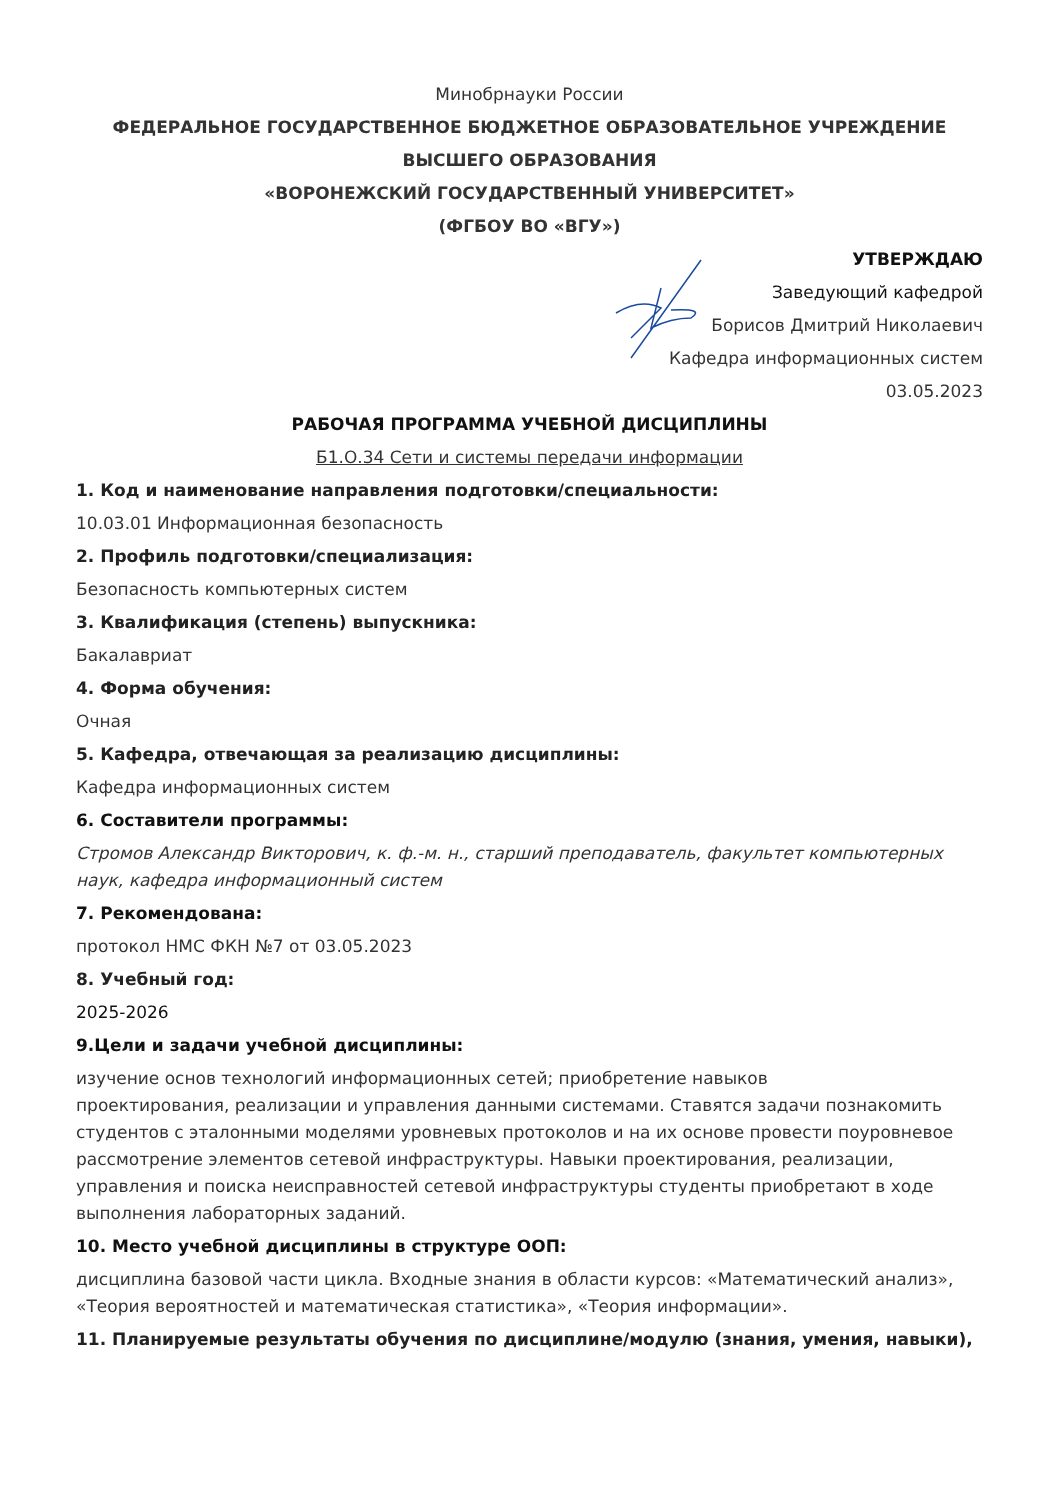Минобрнауки России
ФЕДЕРАЛЬНОЕ ГОСУДАРСТВЕННОЕ БЮДЖЕТНОЕ ОБРАЗОВАТЕЛЬНОЕ УЧРЕЖДЕНИЕ
ВЫСШЕГО ОБРАЗОВАНИЯ
«ВОРОНЕЖСКИЙ ГОСУДАРСТВЕННЫЙ УНИВЕРСИТЕТ»
(ФГБОУ ВО «ВГУ»)
УТВЕРЖДАЮ
Заведующий кафедрой
Борисов Дмитрий Николаевич
Кафедра информационных систем
03.05.2023
РАБОЧАЯ ПРОГРАММА УЧЕБНОЙ ДИСЦИПЛИНЫ
Б1.О.34 Сети и системы передачи информации
1. Код и наименование направления подготовки/специальности:
10.03.01 Информационная безопасность
2. Профиль подготовки/специализация:
Безопасность компьютерных систем
3. Квалификация (степень) выпускника:
Бакалавриат
4. Форма обучения:
Очная
5. Кафедра, отвечающая за реализацию дисциплины:
Кафедра информационных систем
6. Составители программы:
Стромов Александр Викторович, к. ф.-м. н., старший преподаватель, факультет компьютерных наук, кафедра информационный систем
7. Рекомендована:
протокол НМС ФКН №7 от 03.05.2023
8. Учебный год:
2025-2026
9.Цели и задачи учебной дисциплины:
изучение основ технологий информационных сетей; приобретение навыков
проектирования, реализации и управления данными системами. Ставятся задачи познакомить студентов с эталонными моделями уровневых протоколов и на их основе провести поуровневое рассмотрение элементов сетевой инфраструктуры. Навыки проектирования, реализации, управления и поиска неисправностей сетевой инфраструктуры студенты приобретают в ходе выполнения лабораторных заданий.
10. Место учебной дисциплины в структуре ООП:
дисциплина базовой части цикла. Входные знания в области курсов: «Математический анализ», «Теория вероятностей и математическая статистика», «Теория информации».
11. Планируемые результаты обучения по дисциплине/модулю (знания, умения, навыки),